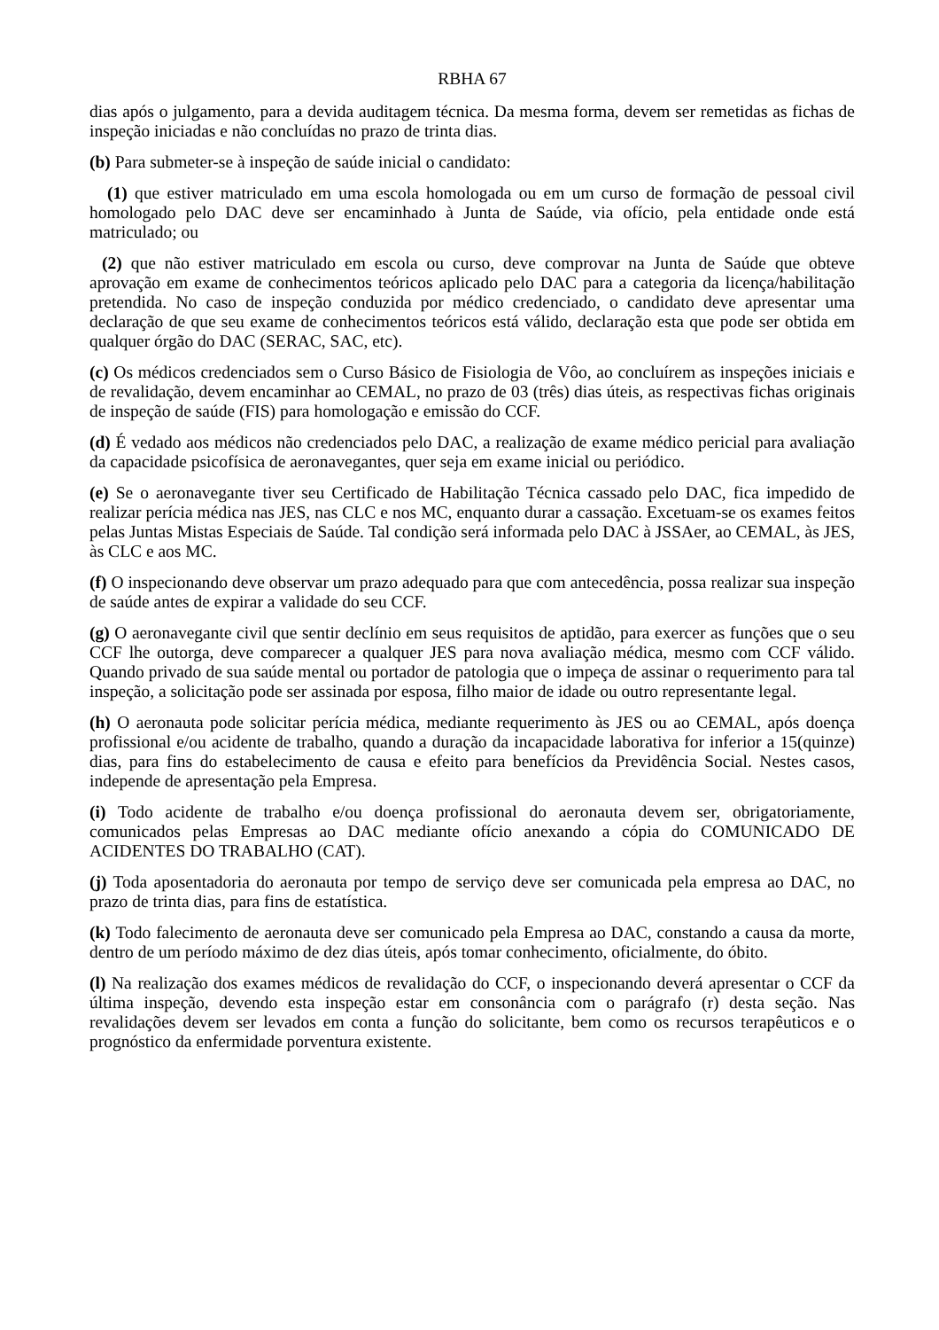RBHA 67
dias após o julgamento, para a devida auditagem técnica. Da mesma forma, devem ser remetidas as fichas de inspeção iniciadas e não concluídas no prazo de trinta dias.
(b) Para submeter-se à inspeção de saúde inicial o candidato:
(1) que estiver matriculado em uma escola homologada ou em um curso de formação de pessoal civil homologado pelo DAC deve ser encaminhado à Junta de Saúde, via ofício, pela entidade onde está matriculado; ou
(2) que não estiver matriculado em escola ou curso, deve comprovar na Junta de Saúde que obteve aprovação em exame de conhecimentos teóricos aplicado pelo DAC para a categoria da licença/habilitação pretendida. No caso de inspeção conduzida por médico credenciado, o candidato deve apresentar uma declaração de que seu exame de conhecimentos teóricos está válido, declaração esta que pode ser obtida em qualquer órgão do DAC (SERAC, SAC, etc).
(c) Os médicos credenciados sem o Curso Básico de Fisiologia de Vôo, ao concluírem as inspeções iniciais e de revalidação, devem encaminhar ao CEMAL, no prazo de 03 (três) dias úteis, as respectivas fichas originais de inspeção de saúde (FIS) para homologação e emissão do CCF.
(d) É vedado aos médicos não credenciados pelo DAC, a realização de exame médico pericial para avaliação da capacidade psicofísica de aeronavegantes, quer seja em exame inicial ou periódico.
(e) Se o aeronavegante tiver seu Certificado de Habilitação Técnica cassado pelo DAC, fica impedido de realizar perícia médica nas JES, nas CLC e nos MC, enquanto durar a cassação. Excetuam-se os exames feitos pelas Juntas Mistas Especiais de Saúde. Tal condição será informada pelo DAC à JSSAer, ao CEMAL, às JES, às CLC e aos MC.
(f) O inspecionando deve observar um prazo adequado para que com antecedência, possa realizar sua inspeção de saúde antes de expirar a validade do seu CCF.
(g) O aeronavegante civil que sentir declínio em seus requisitos de aptidão, para exercer as funções que o seu CCF lhe outorga, deve comparecer a qualquer JES para nova avaliação médica, mesmo com CCF válido. Quando privado de sua saúde mental ou portador de patologia que o impeça de assinar o requerimento para tal inspeção, a solicitação pode ser assinada por esposa, filho maior de idade ou outro representante legal.
(h) O aeronauta pode solicitar perícia médica, mediante requerimento às JES ou ao CEMAL, após doença profissional e/ou acidente de trabalho, quando a duração da incapacidade laborativa for inferior a 15(quinze) dias, para fins do estabelecimento de causa e efeito para benefícios da Previdência Social. Nestes casos, independe de apresentação pela Empresa.
(i) Todo acidente de trabalho e/ou doença profissional do aeronauta devem ser, obrigatoriamente, comunicados pelas Empresas ao DAC mediante ofício anexando a cópia do COMUNICADO DE ACIDENTES DO TRABALHO (CAT).
(j) Toda aposentadoria do aeronauta por tempo de serviço deve ser comunicada pela empresa ao DAC, no prazo de trinta dias, para fins de estatística.
(k) Todo falecimento de aeronauta deve ser comunicado pela Empresa ao DAC, constando a causa da morte, dentro de um período máximo de dez dias úteis, após tomar conhecimento, oficialmente, do óbito.
(l) Na realização dos exames médicos de revalidação do CCF, o inspecionando deverá apresentar o CCF da última inspeção, devendo esta inspeção estar em consonância com o parágrafo (r) desta seção. Nas revalidações devem ser levados em conta a função do solicitante, bem como os recursos terapêuticos e o prognóstico da enfermidade porventura existente.